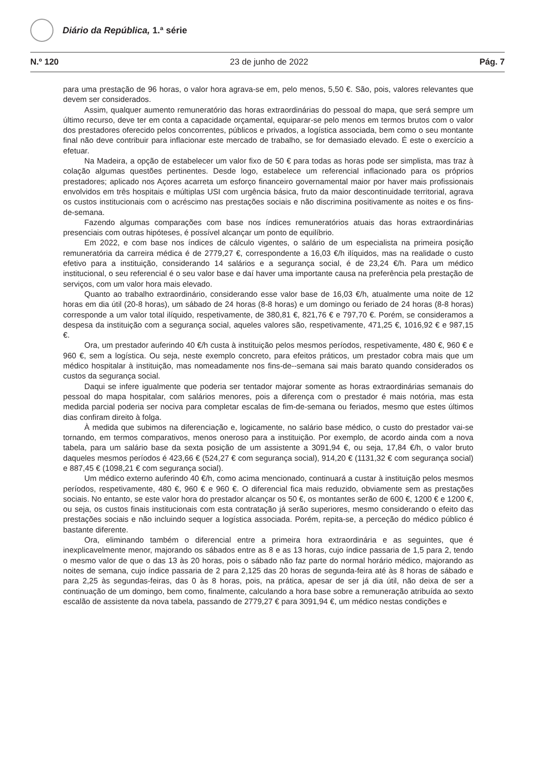Diário da República, 1.ª série
N.º 120 23 de junho de 2022 Pág. 7
para uma prestação de 96 horas, o valor hora agrava-se em, pelo menos, 5,50 €. São, pois, valores relevantes que devem ser considerados.
Assim, qualquer aumento remuneratório das horas extraordinárias do pessoal do mapa, que será sempre um último recurso, deve ter em conta a capacidade orçamental, equiparar-se pelo menos em termos brutos com o valor dos prestadores oferecido pelos concorrentes, públicos e privados, a logística associada, bem como o seu montante final não deve contribuir para inflacionar este mercado de trabalho, se for demasiado elevado. É este o exercício a efetuar.
Na Madeira, a opção de estabelecer um valor fixo de 50 € para todas as horas pode ser simplista, mas traz à colação algumas questões pertinentes. Desde logo, estabelece um referencial inflacionado para os próprios prestadores; aplicado nos Açores acarreta um esforço financeiro governamental maior por haver mais profissionais envolvidos em três hospitais e múltiplas USI com urgência básica, fruto da maior descontinuidade territorial, agrava os custos institucionais com o acréscimo nas prestações sociais e não discrimina positivamente as noites e os fins-de-semana.
Fazendo algumas comparações com base nos índices remuneratórios atuais das horas extraordinárias presenciais com outras hipóteses, é possível alcançar um ponto de equilíbrio.
Em 2022, e com base nos índices de cálculo vigentes, o salário de um especialista na primeira posição remuneratória da carreira médica é de 2779,27 €, correspondente a 16,03 €/h ilíquidos, mas na realidade o custo efetivo para a instituição, considerando 14 salários e a segurança social, é de 23,24 €/h. Para um médico institucional, o seu referencial é o seu valor base e daí haver uma importante causa na preferência pela prestação de serviços, com um valor hora mais elevado.
Quanto ao trabalho extraordinário, considerando esse valor base de 16,03 €/h, atualmente uma noite de 12 horas em dia útil (20-8 horas), um sábado de 24 horas (8-8 horas) e um domingo ou feriado de 24 horas (8-8 horas) corresponde a um valor total ilíquido, respetivamente, de 380,81 €, 821,76 € e 797,70 €. Porém, se consideramos a despesa da instituição com a segurança social, aqueles valores são, respetivamente, 471,25 €, 1016,92 € e 987,15 €.
Ora, um prestador auferindo 40 €/h custa à instituição pelos mesmos períodos, respetivamente, 480 €, 960 € e 960 €, sem a logística. Ou seja, neste exemplo concreto, para efeitos práticos, um prestador cobra mais que um médico hospitalar à instituição, mas nomeadamente nos fins-de--semana sai mais barato quando considerados os custos da segurança social.
Daqui se infere igualmente que poderia ser tentador majorar somente as horas extraordinárias semanais do pessoal do mapa hospitalar, com salários menores, pois a diferença com o prestador é mais notória, mas esta medida parcial poderia ser nociva para completar escalas de fim-de-semana ou feriados, mesmo que estes últimos dias confiram direito à folga.
À medida que subimos na diferenciação e, logicamente, no salário base médico, o custo do prestador vai-se tornando, em termos comparativos, menos oneroso para a instituição. Por exemplo, de acordo ainda com a nova tabela, para um salário base da sexta posição de um assistente a 3091,94 €, ou seja, 17,84 €/h, o valor bruto daqueles mesmos períodos é 423,66 € (524,27 € com segurança social), 914,20 € (1131,32 € com segurança social) e 887,45 € (1098,21 € com segurança social).
Um médico externo auferindo 40 €/h, como acima mencionado, continuará a custar à instituição pelos mesmos períodos, respetivamente, 480 €, 960 € e 960 €. O diferencial fica mais reduzido, obviamente sem as prestações sociais. No entanto, se este valor hora do prestador alcançar os 50 €, os montantes serão de 600 €, 1200 € e 1200 €, ou seja, os custos finais institucionais com esta contratação já serão superiores, mesmo considerando o efeito das prestações sociais e não incluindo sequer a logística associada. Porém, repita-se, a perceção do médico público é bastante diferente.
Ora, eliminando também o diferencial entre a primeira hora extraordinária e as seguintes, que é inexplicavelmente menor, majorando os sábados entre as 8 e as 13 horas, cujo índice passaria de 1,5 para 2, tendo o mesmo valor de que o das 13 às 20 horas, pois o sábado não faz parte do normal horário médico, majorando as noites de semana, cujo índice passaria de 2 para 2,125 das 20 horas de segunda-feira até às 8 horas de sábado e para 2,25 às segundas-feiras, das 0 às 8 horas, pois, na prática, apesar de ser já dia útil, não deixa de ser a continuação de um domingo, bem como, finalmente, calculando a hora base sobre a remuneração atribuída ao sexto escalão de assistente da nova tabela, passando de 2779,27 € para 3091,94 €, um médico nestas condições e